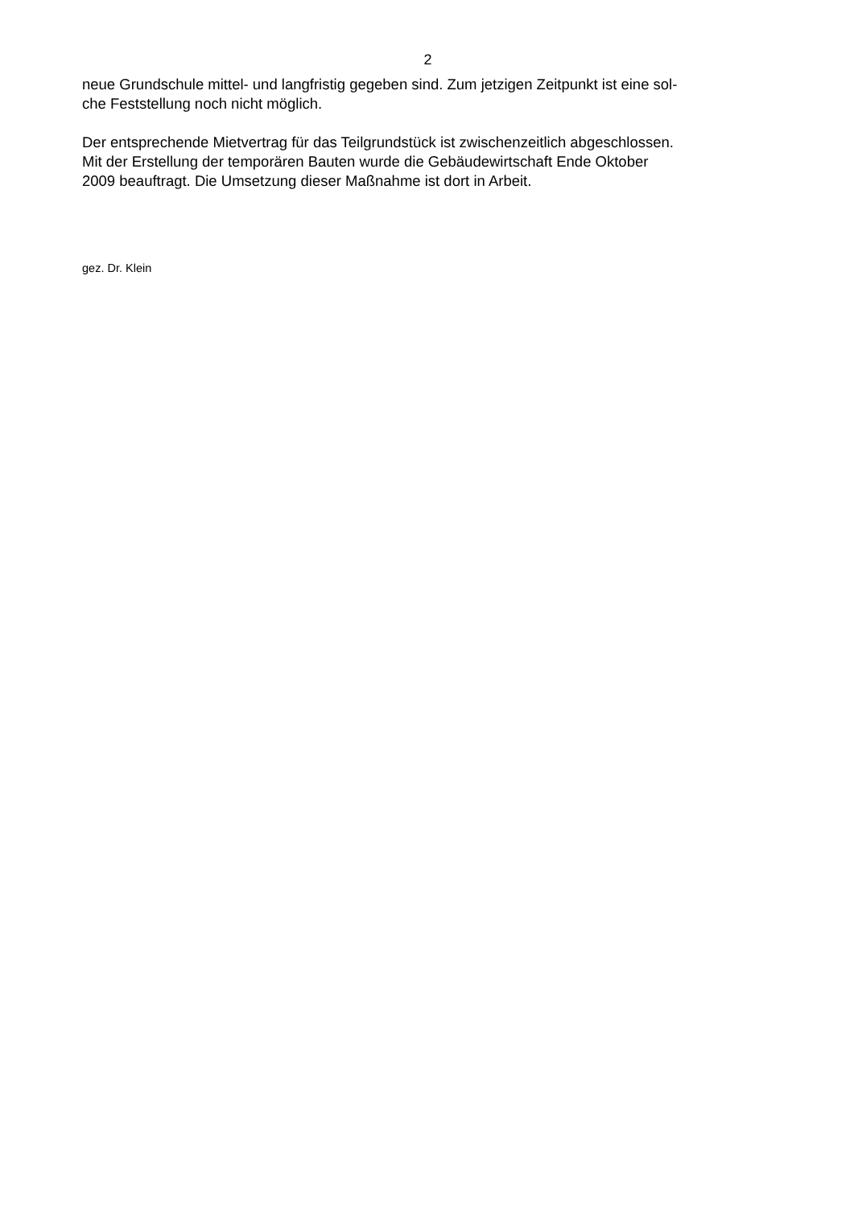2
neue Grundschule mittel- und langfristig gegeben sind. Zum jetzigen Zeitpunkt ist eine sol-
che Feststellung noch nicht möglich.
Der entsprechende Mietvertrag für das Teilgrundstück ist zwischenzeitlich abgeschlossen.
Mit der Erstellung der temporären Bauten wurde die Gebäudewirtschaft Ende Oktober
2009 beauftragt. Die Umsetzung dieser Maßnahme ist dort in Arbeit.
gez. Dr. Klein